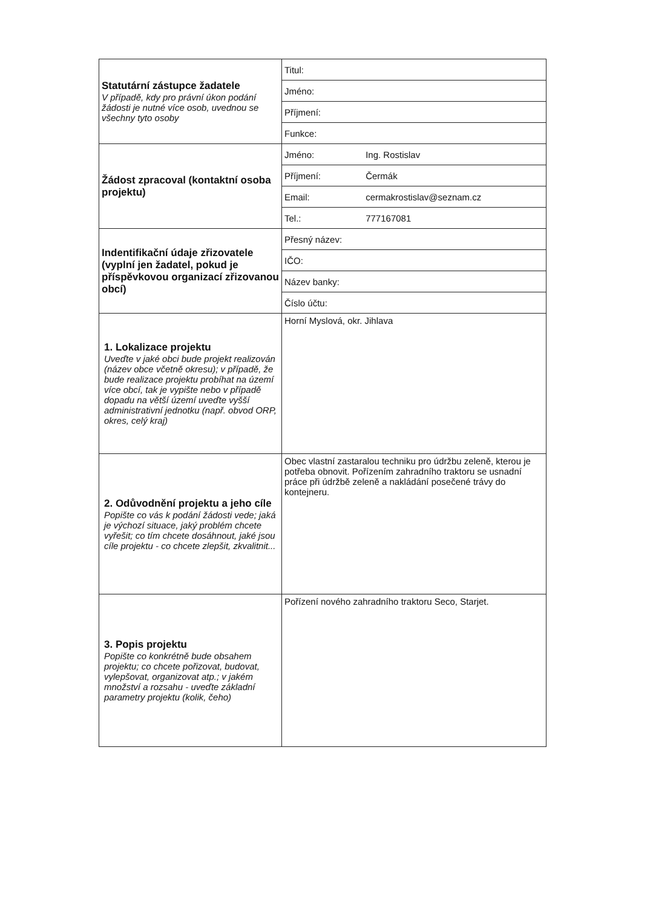| Statutární zástupce žadatele V případě, kdy pro právní úkon podání žádosti je nutné více osob, uvednou se všechny tyto osoby | Titul: |
| | Jméno: |
| | Příjmení: |
| | Funkce: |
| Žádost zpracoval (kontaktní osoba projektu) | Jméno: Ing. Rostislav |
| | Příjmení: Čermák |
| | Email: cermakrostislav@seznam.cz |
| | Tel.: 777167081 |
| Indentifikační údaje zřizovatele (vyplní jen žadatel, pokud je příspěvkovou organizací zřizovanou obcí) | Přesný název: |
| | IČO: |
| | Název banky: |
| | Číslo účtu: |
| 1. Lokalizace projektu Uveďte v jaké obci bude projekt realizován (název obce včetně okresu); v případě, že bude realizace projektu probíhat na území více obcí, tak je vypište nebo v případě dopadu na větší území uveďte vyšší administrativní jednotku (např. obvod ORP, okres, celý kraj) | Horní Myslová, okr. Jihlava |
| 2. Odůvodnění projektu a jeho cíle Popište co vás k podání žádosti vede; jaká je výchozí situace, jaký problém chcete vyřešit; co tím chcete dosáhnout, jaké jsou cíle projektu - co chcete zlepšit, zkvalitnit... | Obec vlastní zastaralou techniku pro údržbu zeleně, kterou je potřeba obnovit. Pořízením zahradního traktoru se usnadní práce při údržbě zeleně a nakládání posečené trávy do kontejneru. |
| 3. Popis projektu Popište co konkrétně bude obsahem projektu; co chcete pořizovat, budovat, vylepšovat, organizovat atp.; v jakém množství a rozsahu - uveďte základní parametry projektu (kolik, čeho) | Pořízení nového zahradního traktoru Seco, Starjet. |